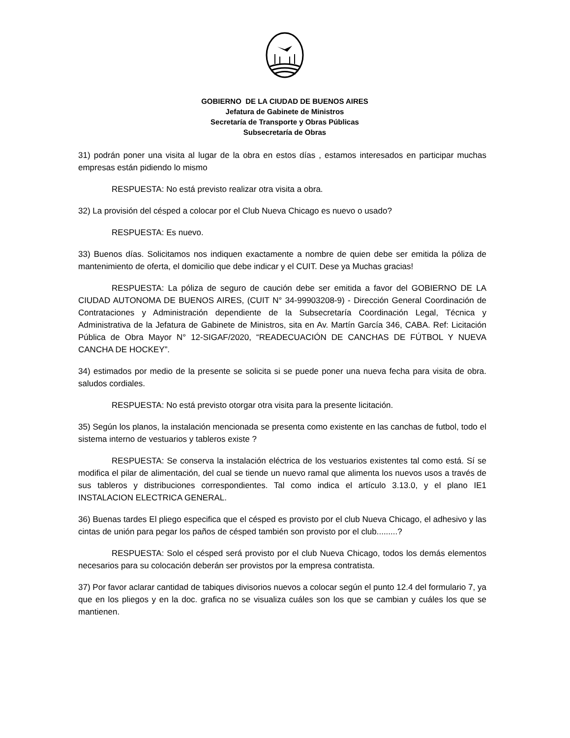GOBIERNO DE LA CIUDAD DE BUENOS AIRES
Jefatura de Gabinete de Ministros
Secretaría de Transporte y Obras Públicas
Subsecretaría de Obras
31) podrán poner una visita al lugar de la obra en estos días , estamos interesados en participar muchas empresas están pidiendo lo mismo
RESPUESTA: No está previsto realizar otra visita a obra.
32) La provisión del césped a colocar por el Club Nueva Chicago es nuevo o usado?
RESPUESTA: Es nuevo.
33) Buenos días. Solicitamos nos indiquen exactamente a nombre de quien debe ser emitida la póliza de mantenimiento de oferta, el domicilio que debe indicar y el CUIT. Dese ya Muchas gracias!
RESPUESTA: La póliza de seguro de caución debe ser emitida a favor del GOBIERNO DE LA CIUDAD AUTONOMA DE BUENOS AIRES, (CUIT N° 34-99903208-9) - Dirección General Coordinación de Contrataciones y Administración dependiente de la Subsecretaría Coordinación Legal, Técnica y Administrativa de la Jefatura de Gabinete de Ministros, sita en Av. Martín García 346, CABA. Ref: Licitación Pública de Obra Mayor N° 12-SIGAF/2020, “READECUACIÓN DE CANCHAS DE FÚTBOL Y NUEVA CANCHA DE HOCKEY”.
34) estimados por medio de la presente se solicita si se puede poner una nueva fecha para visita de obra. saludos cordiales.
RESPUESTA: No está previsto otorgar otra visita para la presente licitación.
35) Según los planos, la instalación mencionada se presenta como existente en las canchas de futbol, todo el sistema interno de vestuarios y tableros existe ?
RESPUESTA: Se conserva la instalación eléctrica de los vestuarios existentes tal como está. Sí se modifica el pilar de alimentación, del cual se tiende un nuevo ramal que alimenta los nuevos usos a través de sus tableros y distribuciones correspondientes. Tal como indica el artículo 3.13.0, y el plano IE1 INSTALACION ELECTRICA GENERAL.
36) Buenas tardes El pliego especifica que el césped es provisto por el club Nueva Chicago, el adhesivo y las cintas de unión para pegar los paños de césped también son provisto por el club.........?
RESPUESTA: Solo el césped será provisto por el club Nueva Chicago, todos los demás elementos necesarios para su colocación deberán ser provistos por la empresa contratista.
37) Por favor aclarar cantidad de tabiques divisorios nuevos a colocar según el punto 12.4 del formulario 7, ya que en los pliegos y en la doc. grafica no se visualiza cuáles son los que se cambian y cuáles los que se mantienen.